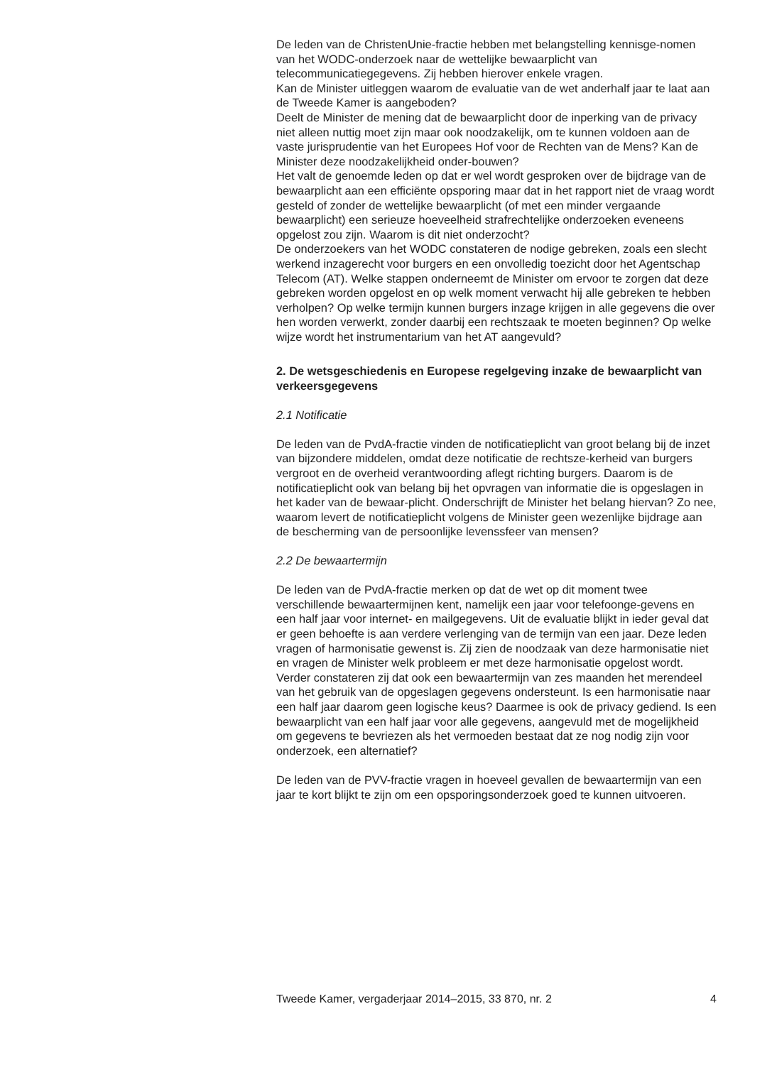De leden van de ChristenUnie-fractie hebben met belangstelling kennisge-nomen van het WODC-onderzoek naar de wettelijke bewaarplicht van telecommunicatiegegevens. Zij hebben hierover enkele vragen.
Kan de Minister uitleggen waarom de evaluatie van de wet anderhalf jaar te laat aan de Tweede Kamer is aangeboden?
Deelt de Minister de mening dat de bewaarplicht door de inperking van de privacy niet alleen nuttig moet zijn maar ook noodzakelijk, om te kunnen voldoen aan de vaste jurisprudentie van het Europees Hof voor de Rechten van de Mens? Kan de Minister deze noodzakelijkheid onder-bouwen?
Het valt de genoemde leden op dat er wel wordt gesproken over de bijdrage van de bewaarplicht aan een efficiënte opsporing maar dat in het rapport niet de vraag wordt gesteld of zonder de wettelijke bewaarplicht (of met een minder vergaande bewaarplicht) een serieuze hoeveelheid strafrechtelijke onderzoeken eveneens opgelost zou zijn. Waarom is dit niet onderzocht?
De onderzoekers van het WODC constateren de nodige gebreken, zoals een slecht werkend inzagerecht voor burgers en een onvolledig toezicht door het Agentschap Telecom (AT). Welke stappen onderneemt de Minister om ervoor te zorgen dat deze gebreken worden opgelost en op welk moment verwacht hij alle gebreken te hebben verholpen? Op welke termijn kunnen burgers inzage krijgen in alle gegevens die over hen worden verwerkt, zonder daarbij een rechtszaak te moeten beginnen? Op welke wijze wordt het instrumentarium van het AT aangevuld?
2. De wetsgeschiedenis en Europese regelgeving inzake de bewaarplicht van verkeersgegevens
2.1 Notificatie
De leden van de PvdA-fractie vinden de notificatieplicht van groot belang bij de inzet van bijzondere middelen, omdat deze notificatie de rechtsze-kerheid van burgers vergroot en de overheid verantwoording aflegt richting burgers. Daarom is de notificatieplicht ook van belang bij het opvragen van informatie die is opgeslagen in het kader van de bewaar-plicht. Onderschrijft de Minister het belang hiervan? Zo nee, waarom levert de notificatieplicht volgens de Minister geen wezenlijke bijdrage aan de bescherming van de persoonlijke levenssfeer van mensen?
2.2 De bewaartermijn
De leden van de PvdA-fractie merken op dat de wet op dit moment twee verschillende bewaartermijnen kent, namelijk een jaar voor telefoonge-gevens en een half jaar voor internet- en mailgegevens. Uit de evaluatie blijkt in ieder geval dat er geen behoefte is aan verdere verlenging van de termijn van een jaar. Deze leden vragen of harmonisatie gewenst is. Zij zien de noodzaak van deze harmonisatie niet en vragen de Minister welk probleem er met deze harmonisatie opgelost wordt. Verder constateren zij dat ook een bewaartermijn van zes maanden het merendeel van het gebruik van de opgeslagen gegevens ondersteunt. Is een harmonisatie naar een half jaar daarom geen logische keus? Daarmee is ook de privacy gediend. Is een bewaarplicht van een half jaar voor alle gegevens, aangevuld met de mogelijkheid om gegevens te bevriezen als het vermoeden bestaat dat ze nog nodig zijn voor onderzoek, een alternatief?
De leden van de PVV-fractie vragen in hoeveel gevallen de bewaartermijn van een jaar te kort blijkt te zijn om een opsporingsonderzoek goed te kunnen uitvoeren.
Tweede Kamer, vergaderjaar 2014–2015, 33 870, nr. 2 4